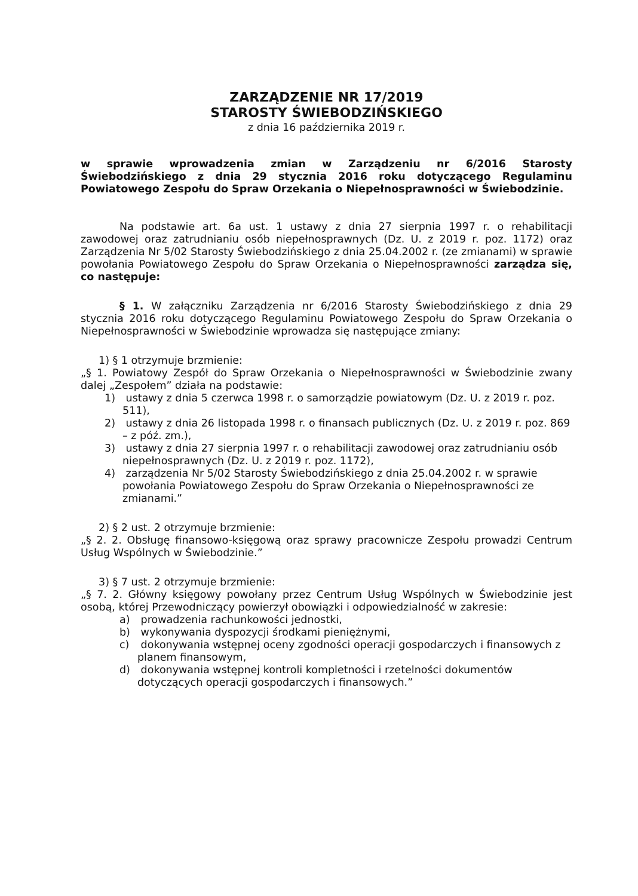ZARZĄDZENIE NR 17/2019
STAROSTY ŚWIEBODZIŃSKIEGO
z dnia 16 października 2019 r.
w sprawie wprowadzenia zmian w Zarządzeniu nr 6/2016 Starosty Świebodzińskiego z dnia 29 stycznia 2016 roku dotyczącego Regulaminu Powiatowego Zespołu do Spraw Orzekania o Niepełnosprawności w Świebodzinie.
Na podstawie art. 6a ust. 1 ustawy z dnia 27 sierpnia 1997 r. o rehabilitacji zawodowej oraz zatrudnianiu osób niepełnosprawnych (Dz. U. z 2019 r. poz. 1172) oraz Zarządzenia Nr 5/02 Starosty Świebodzińskiego z dnia 25.04.2002 r. (ze zmianami) w sprawie powołania Powiatowego Zespołu do Spraw Orzekania o Niepełnosprawności zarządza się, co następuje:
§ 1. W załączniku Zarządzenia nr 6/2016 Starosty Świebodzińskiego z dnia 29 stycznia 2016 roku dotyczącego Regulaminu Powiatowego Zespołu do Spraw Orzekania o Niepełnosprawności w Świebodzinie wprowadza się następujące zmiany:
1) § 1 otrzymuje brzmienie:
„§ 1. Powiatowy Zespół do Spraw Orzekania o Niepełnosprawności w Świebodzinie zwany dalej „Zespołem” działa na podstawie:
1) ustawy z dnia 5 czerwca 1998 r. o samorządzie powiatowym (Dz. U. z 2019 r. poz. 511),
2) ustawy z dnia 26 listopada 1998 r. o finansach publicznych (Dz. U. z 2019 r. poz. 869 – z póź. zm.),
3) ustawy z dnia 27 sierpnia 1997 r. o rehabilitacji zawodowej oraz zatrudnianiu osób niepełnosprawnych (Dz. U. z 2019 r. poz. 1172),
4) zarządzenia Nr 5/02 Starosty Świebodzińskiego z dnia 25.04.2002 r. w sprawie powołania Powiatowego Zespołu do Spraw Orzekania o Niepełnosprawności ze zmianami.”
2) § 2 ust. 2 otrzymuje brzmienie:
„§ 2. 2. Obsługę finansowo-księgową oraz sprawy pracownicze Zespołu prowadzi Centrum Usług Wspólnych w Świebodzinie.”
3) § 7 ust. 2 otrzymuje brzmienie:
„§ 7. 2. Główny księgowy powołany przez Centrum Usług Wspólnych w Świebodzinie jest osobą, której Przewodniczący powierzył obowiązki i odpowiedzialność w zakresie:
a) prowadzenia rachunkowości jednostki,
b) wykonywania dyspozycji środkami pieniężnymi,
c) dokonywania wstępnej oceny zgodności operacji gospodarczych i finansowych z planem finansowym,
d) dokonywania wstępnej kontroli kompletności i rzetelności dokumentów dotyczących operacji gospodarczych i finansowych.”